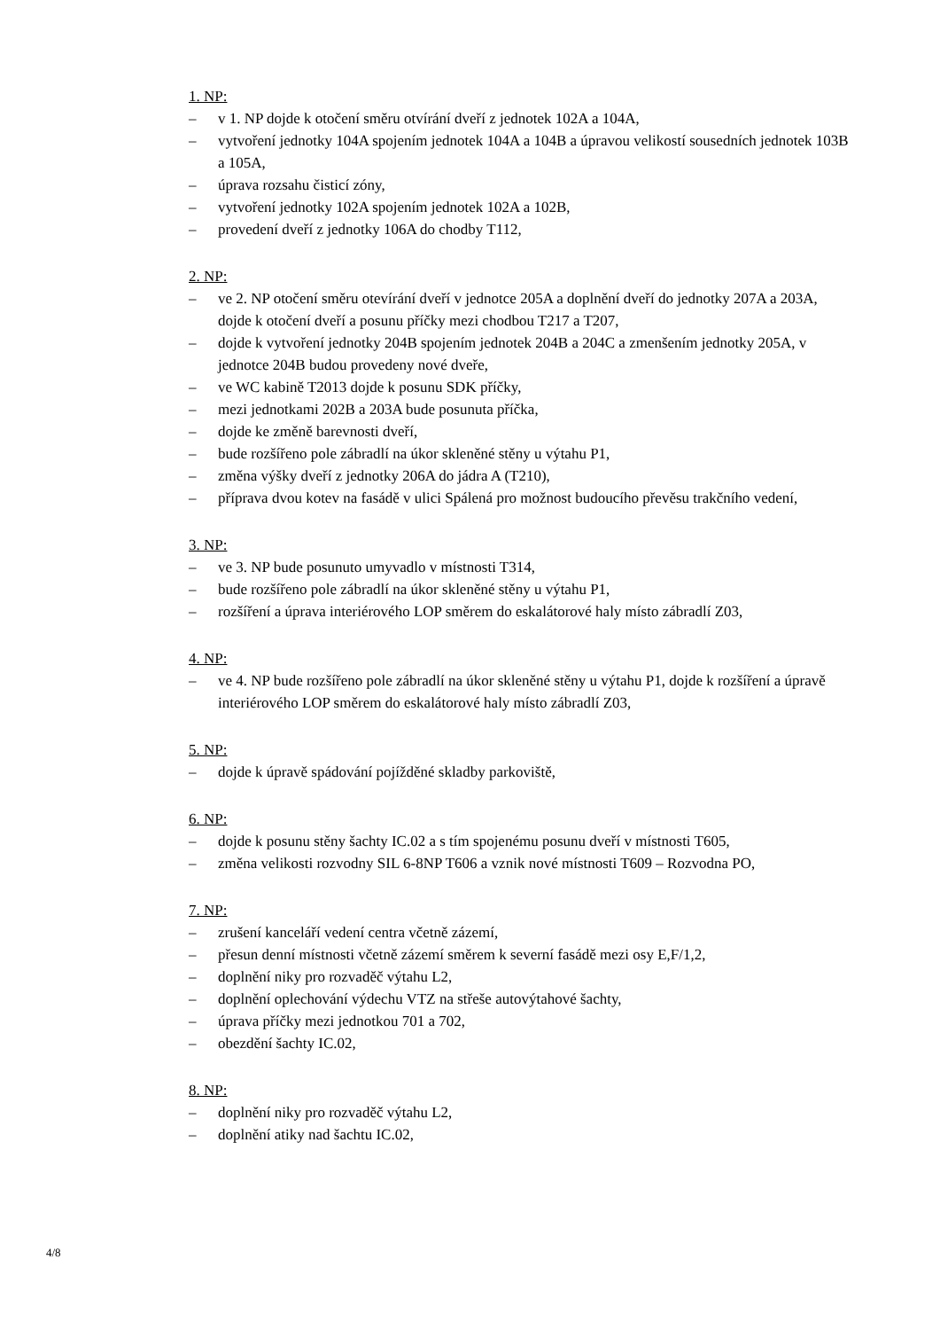1. NP:
– v 1. NP dojde k otočení směru otvírání dveří z jednotek 102A a 104A,
– vytvoření jednotky 104A spojením jednotek 104A a 104B a úpravou velikostí sousedních jednotek 103B a 105A,
– úprava rozsahu čisticí zóny,
– vytvoření jednotky 102A spojením jednotek 102A a 102B,
– provedení dveří z jednotky 106A do chodby T112,
2. NP:
– ve 2. NP otočení směru otevírání dveří v jednotce 205A a doplnění dveří do jednotky 207A a 203A, dojde k otočení dveří a posunu příčky mezi chodbou T217 a T207,
– dojde k vytvoření jednotky 204B spojením jednotek 204B a 204C a zmenšením jednotky 205A, v jednotce 204B budou provedeny nové dveře,
– ve WC kabině T2013 dojde k posunu SDK příčky,
– mezi jednotkami 202B a 203A bude posunuta příčka,
– dojde ke změně barevnosti dveří,
– bude rozšířeno pole zábradlí na úkor skleněné stěny u výtahu P1,
– změna výšky dveří z jednotky 206A do jádra A (T210),
– příprava dvou kotev na fasádě v ulici Spálená pro možnost budoucího převěsu trakčního vedení,
3. NP:
– ve 3. NP bude posunuto umyvadlo v místnosti T314,
– bude rozšířeno pole zábradlí na úkor skleněné stěny u výtahu P1,
– rozšíření a úprava interiérového LOP směrem do eskalátorové haly místo zábradlí Z03,
4. NP:
– ve 4. NP bude rozšířeno pole zábradlí na úkor skleněné stěny u výtahu P1, dojde k rozšíření a úpravě interiérového LOP směrem do eskalátorové haly místo zábradlí Z03,
5. NP:
– dojde k úpravě spádování pojížděné skladby parkoviště,
6. NP:
– dojde k posunu stěny šachty IC.02 a s tím spojenému posunu dveří v místnosti T605,
– změna velikosti rozvodny SIL 6-8NP T606 a vznik nové místnosti T609 – Rozvodna PO,
7. NP:
– zrušení kanceláří vedení centra včetně zázemí,
– přesun denní místnosti včetně zázemí směrem k severní fasádě mezi osy E,F/1,2,
– doplnění niky pro rozvaděč výtahu L2,
– doplnění oplechování výdechu VTZ na střeše autovýtahové šachty,
– úprava příčky mezi jednotkou 701 a 702,
– obezdění šachty IC.02,
8. NP:
– doplnění niky pro rozvaděč výtahu L2,
– doplnění atiky nad šachtu IC.02,
4/8